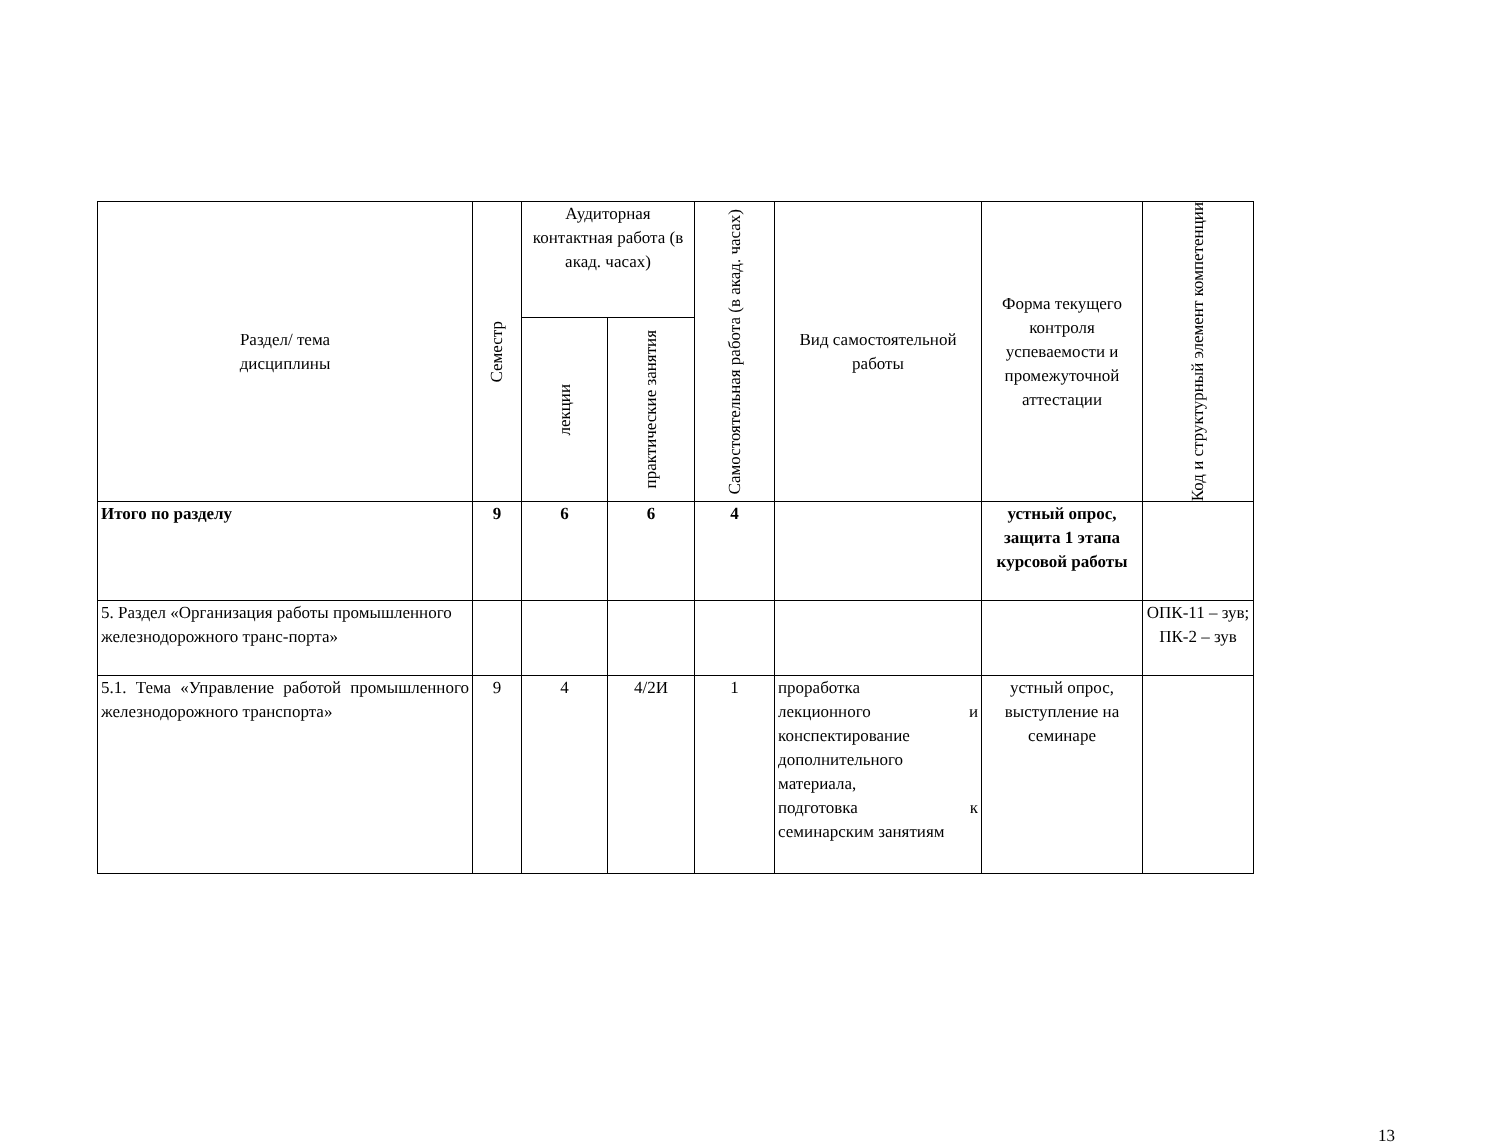| Раздел/ тема дисциплины | Семестр | Аудиторная контактная работа (в акад. часах) | | Самостоятельная работа (в акад. часах) | Вид самостоятельной работы | Форма текущего контроля успеваемости и промежуточной аттестации | Код и структурный элемент компетенции |
| --- | --- | --- | --- | --- | --- | --- | --- |
| | | лекции | практические занятия | | | | |
| Итого по разделу | 9 | 6 | 6 | 4 | | устный опрос, защита 1 этапа курсовой работы | |
| 5. Раздел «Организация работы промышленного железнодорожного транс-порта» | | | | | | | ОПК-11 – зув; ПК-2 – зув |
| 5.1. Тема «Управление работой промышленного железнодорожного транспорта» | 9 | 4 | 4/2И | 1 | проработка лекционного и конспектирование дополнительного материала, подготовка к семинарским занятиям | устный опрос, выступление на семинаре | |
13